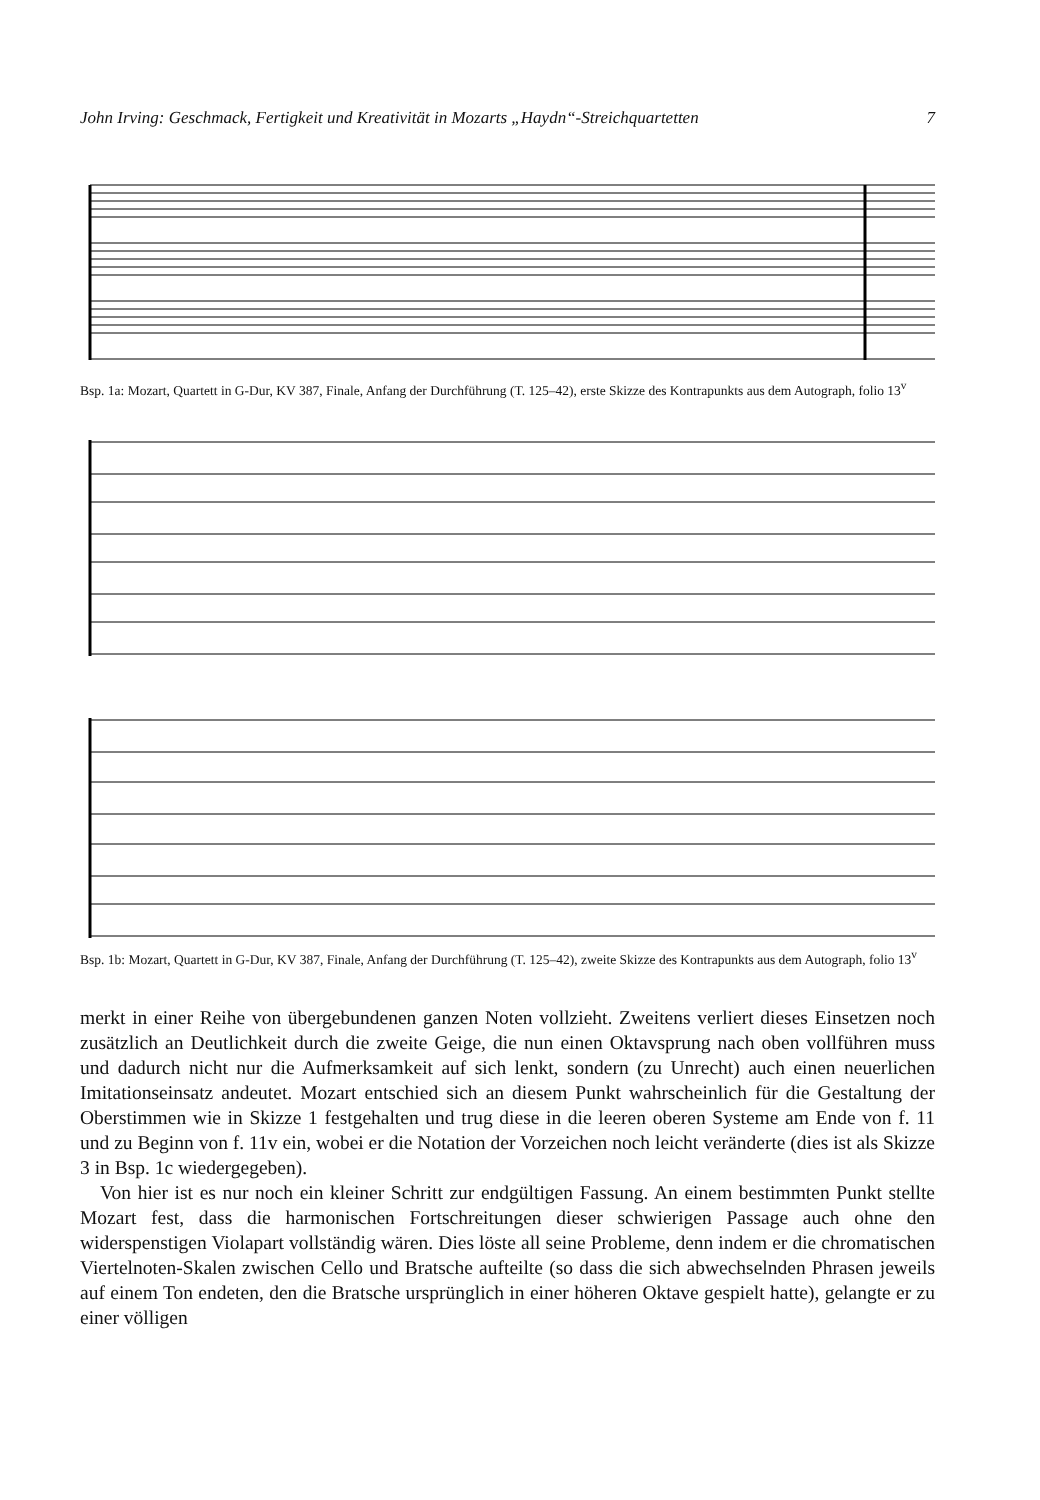John Irving: Geschmack, Fertigkeit und Kreativität in Mozarts „Haydn“-Streichquartetten 7
Bsp. 1a: Mozart, Quartett in G-Dur, KV 387, Finale, Anfang der Durchführung (T. 125–42), erste Skizze des Kontrapunkts aus dem Autograph, folio 13<sup>v</sup>
Bsp. 1b: Mozart, Quartett in G-Dur, KV 387, Finale, Anfang der Durchführung (T. 125–42), zweite Skizze des Kontrapunkts aus dem Autograph, folio 13<sup>v</sup>
merkt in einer Reihe von übergebundenen ganzen Noten vollzieht. Zweitens verliert dieses Einsetzen noch zusätzlich an Deutlichkeit durch die zweite Geige, die nun einen Oktavsprung nach oben vollführen muss und dadurch nicht nur die Aufmerksamkeit auf sich lenkt, sondern (zu Unrecht) auch einen neuerlichen Imitationseinsatz andeutet. Mozart entschied sich an diesem Punkt wahrscheinlich für die Gestaltung der Oberstimmen wie in Skizze 1 festgehalten und trug diese in die leeren oberen Systeme am Ende von f. 11 und zu Beginn von f. 11v ein, wobei er die Notation der Vorzeichen noch leicht veränderte (dies ist als Skizze 3 in Bsp. 1c wiedergegeben).
Von hier ist es nur noch ein kleiner Schritt zur endgültigen Fassung. An einem bestimmten Punkt stellte Mozart fest, dass die harmonischen Fortschreitungen dieser schwierigen Passage auch ohne den widerspenstigen Violapart vollständig wären. Dies löste all seine Probleme, denn indem er die chromatischen Viertelnoten-Skalen zwischen Cello und Bratsche aufteilte (so dass die sich abwechselnden Phrasen jeweils auf einem Ton endeten, den die Bratsche ursprünglich in einer höheren Oktave gespielt hatte), gelangte er zu einer völligen